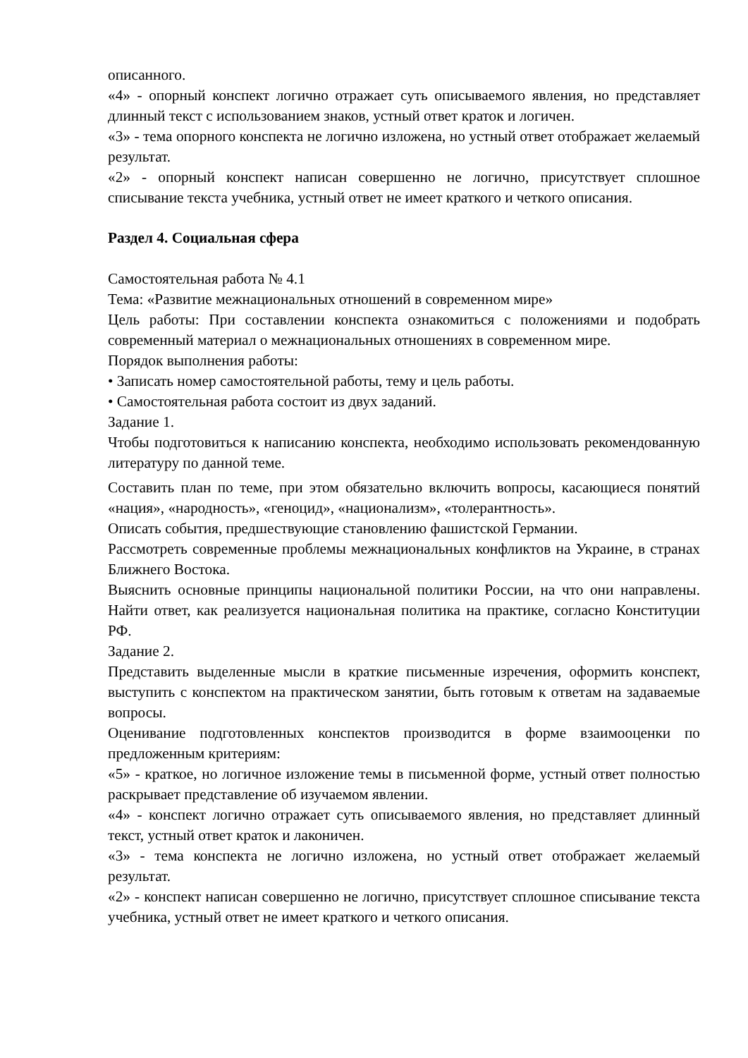описанного.
«4» - опорный конспект логично отражает суть описываемого явления, но представляет длинный текст с использованием знаков, устный ответ краток и логичен.
«3» - тема опорного конспекта не логично изложена, но устный ответ отображает желаемый результат.
«2» - опорный конспект написан совершенно не логично, присутствует сплошное списывание текста учебника, устный ответ не имеет краткого и четкого описания.
Раздел 4. Социальная сфера
Самостоятельная работа № 4.1
Тема: «Развитие межнациональных отношений в современном мире»
Цель работы: При составлении конспекта ознакомиться с положениями и подобрать современный материал о межнациональных отношениях в современном мире.
Порядок выполнения работы:
• Записать номер самостоятельной работы, тему и цель работы.
• Самостоятельная работа состоит из двух заданий.
Задание 1.
Чтобы подготовиться к написанию конспекта, необходимо использовать рекомендованную литературу по данной теме.
Составить план по теме, при этом обязательно включить вопросы, касающиеся понятий «нация», «народность», «геноцид», «национализм», «толерантность».
Описать события, предшествующие становлению фашистской Германии.
Рассмотреть современные проблемы межнациональных конфликтов на Украине, в странах Ближнего Востока.
Выяснить основные принципы национальной политики России, на что они направлены. Найти ответ, как реализуется национальная политика на практике, согласно Конституции РФ.
Задание 2.
Представить выделенные мысли в краткие письменные изречения, оформить конспект, выступить с конспектом на практическом занятии, быть готовым к ответам на задаваемые вопросы.
Оценивание подготовленных конспектов производится в форме взаимооценки по предложенным критериям:
«5» - краткое, но логичное изложение темы в письменной форме, устный ответ полностью раскрывает представление об изучаемом явлении.
«4» - конспект логично отражает суть описываемого явления, но представляет длинный текст, устный ответ краток и лаконичен.
«3» - тема конспекта не логично изложена, но устный ответ отображает желаемый результат.
«2» - конспект написан совершенно не логично, присутствует сплошное списывание текста учебника, устный ответ не имеет краткого и четкого описания.